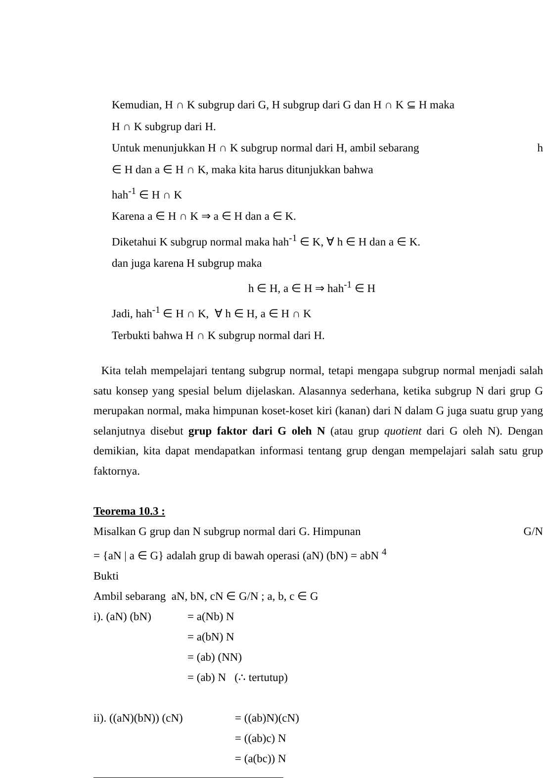Kemudian, H ∩ K subgrup dari G, H subgrup dari G dan H ∩ K ⊆ H maka
H ∩ K subgrup dari H.
Untuk menunjukkan H ∩ K subgrup normal dari H, ambil sebarang h
∈ H dan a ∈ H ∩ K, maka kita harus ditunjukkan bahwa
hah<sup>-1</sup> ∈ H ∩ K
Karena a ∈ H ∩ K ⇒ a ∈ H dan a ∈ K.
Diketahui K subgrup normal maka hah<sup>-1</sup> ∈ K, ∀ h ∈ H dan a ∈ K.
dan juga karena H subgrup maka
h ∈ H, a ∈ H ⇒ hah<sup>-1</sup> ∈ H
Jadi, hah<sup>-1</sup> ∈ H ∩ K, ∀ h ∈ H, a ∈ H ∩ K
Terbukti bahwa H ∩ K subgrup normal dari H.
Kita telah mempelajari tentang subgrup normal, tetapi mengapa subgrup normal menjadi salah satu konsep yang spesial belum dijelaskan. Alasannya sederhana, ketika subgrup N dari grup G merupakan normal, maka himpunan koset-koset kiri (kanan) dari N dalam G juga suatu grup yang selanjutnya disebut grup faktor dari G oleh N (atau grup quotient dari G oleh N). Dengan demikian, kita dapat mendapatkan informasi tentang grup dengan mempelajari salah satu grup faktornya.
Teorema 10.3 :
Misalkan G grup dan N subgrup normal dari G. Himpunan G/N
= {aN | a ∈ G} adalah grup di bawah operasi (aN) (bN) = abN <sup>4</sup>
Bukti
Ambil sebarang aN, bN, cN ∈ G/N ; a, b, c ∈ G
i). (aN) (bN) = a(Nb) N
= a(bN) N
= (ab) (NN)
= (ab) N (∴ tertutup)
ii). ((aN)(bN)) (cN) = ((ab)N)(cN)
= ((ab)c) N
= (a(bc)) N